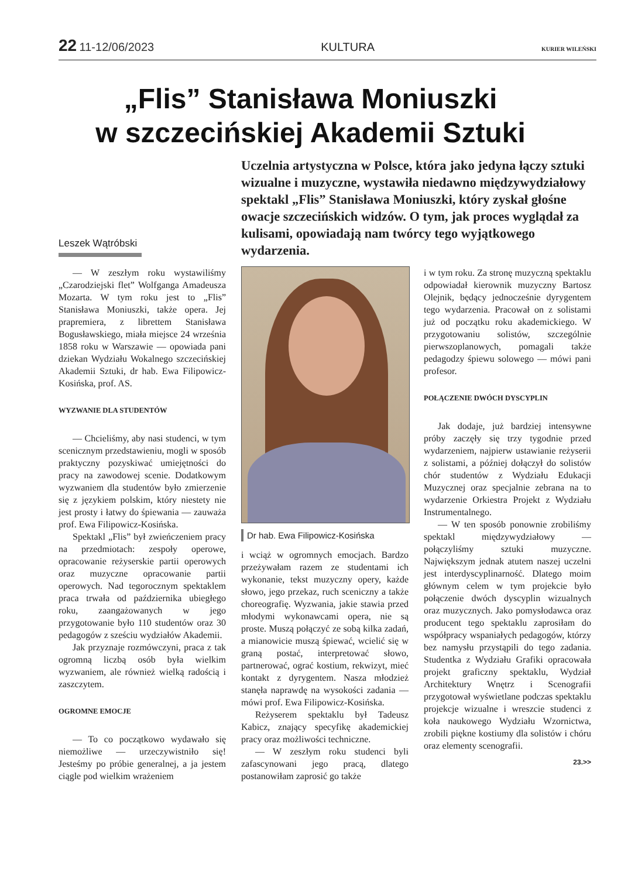22 11-12/06/2023 KULTURA
KURIER WILEŃSKI
„Flis” Stanisława Moniuszki
w szczecińskiej Akademii Sztuki
Uczelnia artystyczna w Polsce, która jako jedyna łączy sztuki wizualne i muzyczne, wystawiła niedawno międzywydziałowy spektakl „Flis” Stanisława Moniuszki, który zyskał głośne owacje szczecińskich widzów. O tym, jak proces wyglądał za kulisami, opowiadają nam twórcy tego wyjątkowego wydarzenia.
Leszek Wątróbski
— W zeszłym roku wystawiliśmy „Czarodziejski flet” Wolfganga Amadeusza Mozarta. W tym roku jest to „Flis” Stanisława Moniuszki, także opera. Jej prapremiera, z librettem Stanisława Bogusławskiego, miała miejsce 24 września 1858 roku w Warszawie — opowiada pani dziekan Wydziału Wokalnego szczecińskiej Akademii Sztuki, dr hab. Ewa Filipowicz-Kosińska, prof. AS.
WYZWANIE DLA STUDENTÓW
— Chcieliśmy, aby nasi studenci, w tym scenicznym przedstawieniu, mogli w sposób praktyczny pozyskiwać umiejętności do pracy na zawodowej scenie. Dodatkowym wyzwaniem dla studentów było zmierzenie się z językiem polskim, który niestety nie jest prosty i łatwy do śpiewania — zauważa prof. Ewa Filipowicz-Kosińska.
Spektakl „Flis” był zwieńczeniem pracy na przedmiotach: zespoły operowe, opracowanie reżyserskie partii operowych oraz muzyczne opracowanie partii operowych. Nad tegorocznym spektaklem praca trwała od października ubiegłego roku, zaangażowanych w jego przygotowanie było 110 studentów oraz 30 pedagogów z sześciu wydziałów Akademii.
Jak przyznaje rozmówczyni, praca z tak ogromną liczbą osób była wielkim wyzwaniem, ale również wielką radością i zaszczytem.
OGROMNE EMOCJE
— To co początkowo wydawało się niemożliwe — urzeczywistniło się! Jesteśmy po próbie generalnej, a ja jestem ciągle pod wielkim wrażeniem
Dr hab. Ewa Filipowicz-Kosińska
i wciąż w ogromnych emocjach. Bardzo przeżywałam razem ze studentami ich wykonanie, tekst muzyczny opery, każde słowo, jego przekaz, ruch sceniczny a także choreografię. Wyzwania, jakie stawia przed młodymi wykonawcami opera, nie są proste. Muszą połączyć ze sobą kilka zadań, a mianowicie muszą śpiewać, wcielić się w graną postać, interpretować słowo, partnerować, ograć kostium, rekwizyt, mieć kontakt z dyrygentem. Nasza młodzież stanęła naprawdę na wysokości zadania — mówi prof. Ewa Filipowicz-Kosińska.
Reżyserem spektaklu był Tadeusz Kabicz, znający specyfikę akademickiej pracy oraz możliwości techniczne.
— W zeszłym roku studenci byli zafascynowani jego pracą, dlatego postanowiłam zaprosić go także
i w tym roku. Za stronę muzyczną spektaklu odpowiadał kierownik muzyczny Bartosz Olejnik, będący jednocześnie dyrygentem tego wydarzenia. Pracował on z solistami już od początku roku akademickiego. W przygotowaniu solistów, szczególnie pierwszoplanowych, pomagali także pedagodzy śpiewu solowego — mówi pani profesor.
POŁĄCZENIE DWÓCH DYSCYPLIN
Jak dodaje, już bardziej intensywne próby zaczęły się trzy tygodnie przed wydarzeniem, najpierw ustawianie reżyserii z solistami, a później dołączył do solistów chór studentów z Wydziału Edukacji Muzycznej oraz specjalnie zebrana na to wydarzenie Orkiestra Projekt z Wydziału Instrumentalnego.
— W ten sposób ponownie zrobiliśmy spektakl międzywydziałowy — połączyliśmy sztuki muzyczne. Największym jednak atutem naszej uczelni jest interdyscyplinarność. Dlatego moim głównym celem w tym projekcie było połączenie dwóch dyscyplin wizualnych oraz muzycznych. Jako pomysłodawca oraz producent tego spektaklu zaprosiłam do współpracy wspaniałych pedagogów, którzy bez namysłu przystąpili do tego zadania. Studentka z Wydziału Grafiki opracowała projekt graficzny spektaklu, Wydział Architektury Wnętrz i Scenografii przygotował wyświetlane podczas spektaklu projekcje wizualne i wreszcie studenci z koła naukowego Wydziału Wzornictwa, zrobili piękne kostiumy dla solistów i chóru oraz elementy scenografii.
23.>>